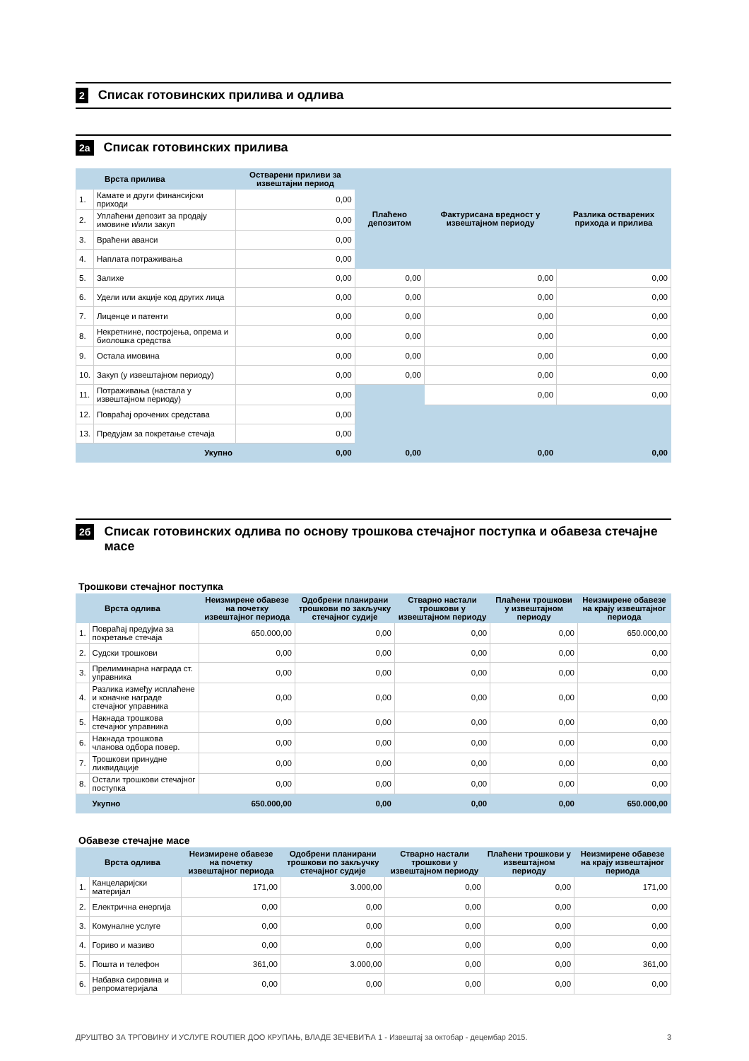2 Списак готовинских прилива и одлива
2а Списак готовинских прилива
| Врста прилива | | Остварени приливи за извештајни период | Плаћено депозитом | Фактурисана вредност у извештајном периоду | Разлика остварених прихода и прилива |
| --- | --- | --- | --- | --- | --- |
| 1. | Камате и други финансијски приходи | 0,00 | | | |
| 2. | Уплаћени депозит за продају имовине и/или закуп | 0,00 | | | |
| 3. | Враћени аванси | 0,00 | | | |
| 4. | Наплата потраживања | 0,00 | | | |
| 5. | Залихе | 0,00 | 0,00 | 0,00 | 0,00 |
| 6. | Удели или акције код других лица | 0,00 | 0,00 | 0,00 | 0,00 |
| 7. | Лиценце и патенти | 0,00 | 0,00 | 0,00 | 0,00 |
| 8. | Некретнине, постројења, опрема и биолошка средства | 0,00 | 0,00 | 0,00 | 0,00 |
| 9. | Остала имовина | 0,00 | 0,00 | 0,00 | 0,00 |
| 10. | Закуп (у извештајном периоду) | 0,00 | 0,00 | 0,00 | 0,00 |
| 11. | Потраживања (настала у извештајном периоду) | 0,00 | | 0,00 | 0,00 |
| 12. | Повраћај орочених средстава | 0,00 | | | |
| 13. | Предујам за покретање стечаја | 0,00 | | | |
| Укупно | | 0,00 | 0,00 | 0,00 | 0,00 |
2б Списак готовинских одлива по основу трошкова стечајног поступка и обавеза стечајне масе
Трошкови стечајног поступка
| Врста одлива | | Неизмирене обавезе на почетку извештајног периода | Одобрени планирани трошкови по закључку стечајног судије | Стварно настали трошкови у извештајном периоду | Плаћени трошкови у извештајном периоду | Неизмирене обавезе на крају извештајног периода |
| --- | --- | --- | --- | --- | --- | --- |
| 1. | Повраћај предујма за покретање стечаја | 650.000,00 | 0,00 | 0,00 | 0,00 | 650.000,00 |
| 2. | Судски трошкови | 0,00 | 0,00 | 0,00 | 0,00 | 0,00 |
| 3. | Прелиминарна награда ст. управника | 0,00 | 0,00 | 0,00 | 0,00 | 0,00 |
| 4. | Разлика између исплаћене и коначне награде стечајног управника | 0,00 | 0,00 | 0,00 | 0,00 | 0,00 |
| 5. | Накнада трошкова стечајног управника | 0,00 | 0,00 | 0,00 | 0,00 | 0,00 |
| 6. | Накнада трошкова чланова одбора повер. | 0,00 | 0,00 | 0,00 | 0,00 | 0,00 |
| 7. | Трошкови принудне ликвидације | 0,00 | 0,00 | 0,00 | 0,00 | 0,00 |
| 8. | Остали трошкови стечајног поступка | 0,00 | 0,00 | 0,00 | 0,00 | 0,00 |
| | Укупно | 650.000,00 | 0,00 | 0,00 | 0,00 | 650.000,00 |
Обавезе стечајне масе
| Врста одлива | | Неизмирене обавезе на почетку извештајног периода | Одобрени планирани трошкови по закључку стечајног судије | Стварно настали трошкови у извештајном периоду | Плаћени трошкови у извештајном периоду | Неизмирене обавезе на крају извештајног периода |
| --- | --- | --- | --- | --- | --- | --- |
| 1. | Канцеларијски материјал | 171,00 | 3.000,00 | 0,00 | 0,00 | 171,00 |
| 2. | Електрична енергија | 0,00 | 0,00 | 0,00 | 0,00 | 0,00 |
| 3. | Комуналне услуге | 0,00 | 0,00 | 0,00 | 0,00 | 0,00 |
| 4. | Гориво и мазиво | 0,00 | 0,00 | 0,00 | 0,00 | 0,00 |
| 5. | Пошта и телефон | 361,00 | 3.000,00 | 0,00 | 0,00 | 361,00 |
| 6. | Набавка сировина и репроматеријала | 0,00 | 0,00 | 0,00 | 0,00 | 0,00 |
ДРУШТВО ЗА ТРГОВИНУ И УСЛУГЕ ROUTIER ДОО КРУПАЊ, ВЛАДЕ ЗЕЧЕВИЋА 1 - Извештај за октобар - децембар 2015. 3